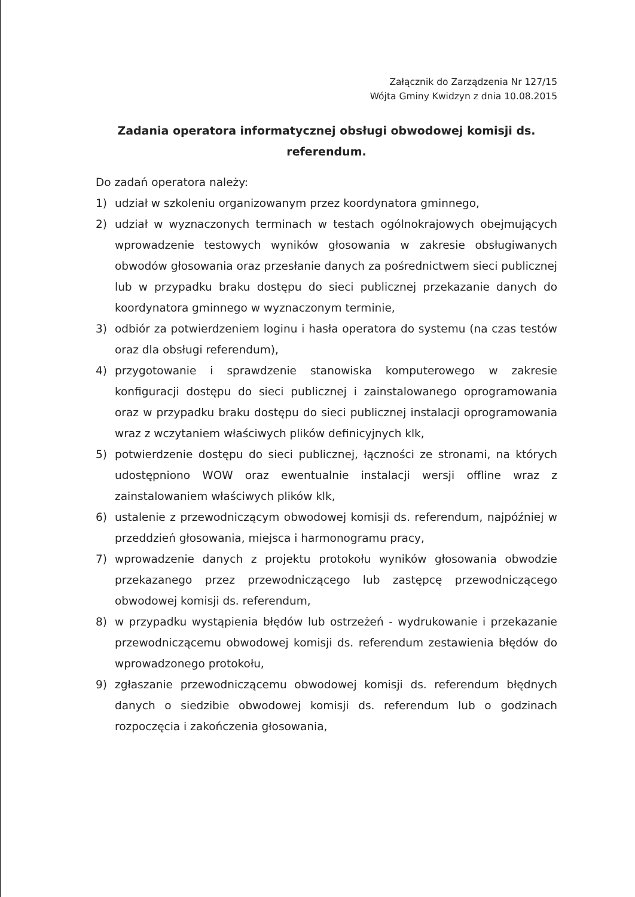Załącznik do Zarządzenia Nr 127/15
Wójta Gminy Kwidzyn z dnia 10.08.2015
Zadania operatora informatycznej obsługi obwodowej komisji ds. referendum.
Do zadań operatora należy:
1) udział w szkoleniu organizowanym przez koordynatora gminnego,
2) udział w wyznaczonych terminach w testach ogólnokrajowych obejmujących wprowadzenie testowych wyników głosowania w zakresie obsługiwanych obwodów głosowania oraz przesłanie danych za pośrednictwem sieci publicznej lub w przypadku braku dostępu do sieci publicznej przekazanie danych do koordynatora gminnego w wyznaczonym terminie,
3) odbiór za potwierdzeniem loginu i hasła operatora do systemu (na czas testów oraz dla obsługi referendum),
4) przygotowanie i sprawdzenie stanowiska komputerowego w zakresie konfiguracji dostępu do sieci publicznej i zainstalowanego oprogramowania oraz w przypadku braku dostępu do sieci publicznej instalacji oprogramowania wraz z wczytaniem właściwych plików definicyjnych klk,
5) potwierdzenie dostępu do sieci publicznej, łączności ze stronami, na których udostępniono WOW oraz ewentualnie instalacji wersji offline wraz z zainstalowaniem właściwych plików klk,
6) ustalenie z przewodniczącym obwodowej komisji ds. referendum, najpóźniej w przeddzień głosowania, miejsca i harmonogramu pracy,
7) wprowadzenie danych z projektu protokołu wyników głosowania obwodzie przekazanego przez przewodniczącego lub zastępcę przewodniczącego obwodowej komisji ds. referendum,
8) w przypadku wystąpienia błędów lub ostrzeżeń - wydrukowanie i przekazanie przewodniczącemu obwodowej komisji ds. referendum zestawienia błędów do wprowadzonego protokołu,
9) zgłaszanie przewodniczącemu obwodowej komisji ds. referendum błędnych danych o siedzibie obwodowej komisji ds. referendum lub o godzinach rozpoczęcia i zakończenia głosowania,